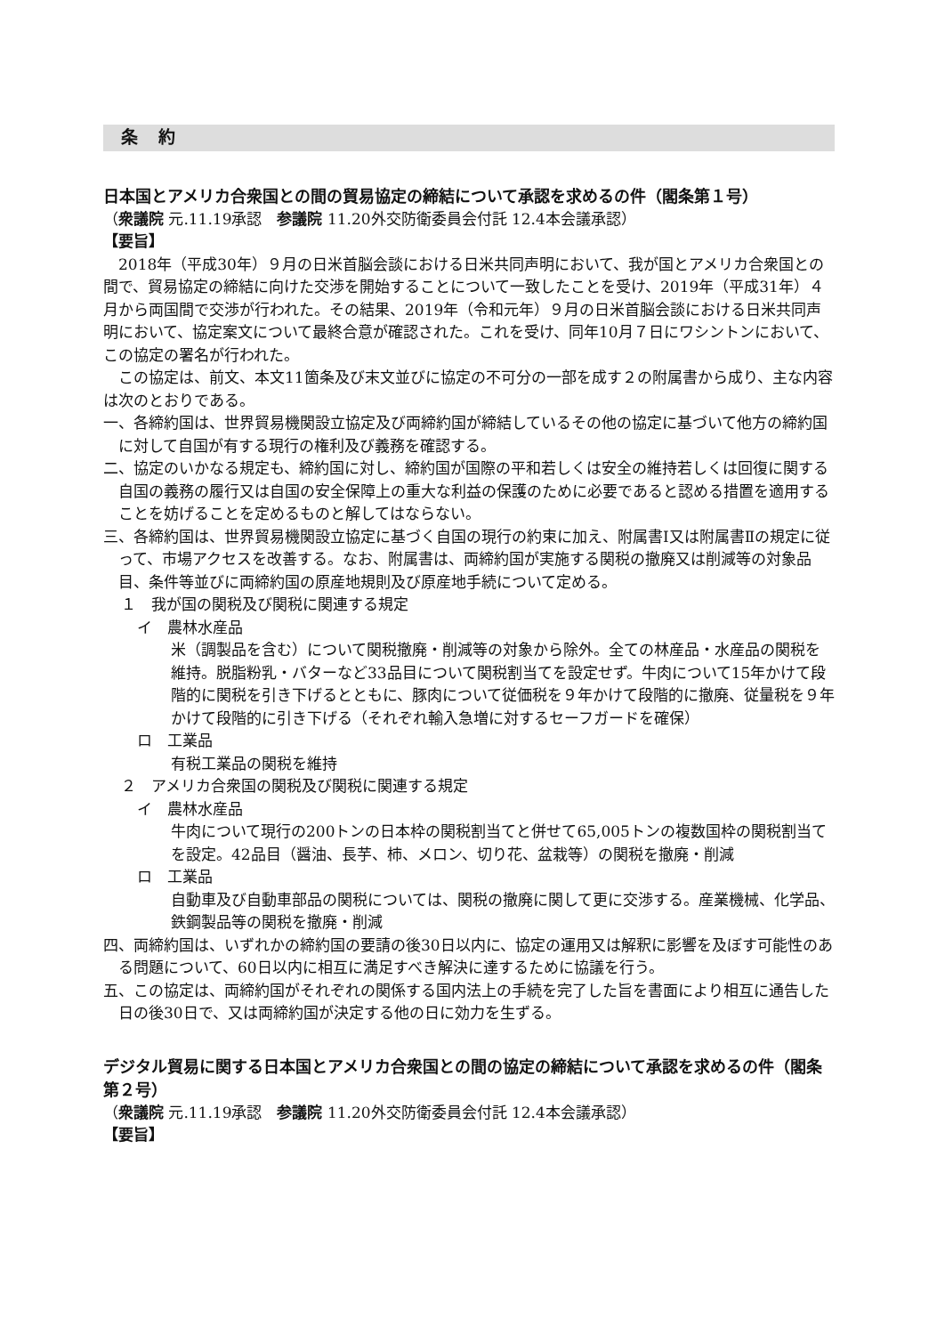条 約
日本国とアメリカ合衆国との間の貿易協定の締結について承認を求めるの件（閣条第１号）
（衆議院 元.11.19承認　参議院 11.20外交防衛委員会付託 12.4本会議承認）
【要旨】
2018年（平成30年）９月の日米首脳会談における日米共同声明において、我が国とアメリカ合衆国との間で、貿易協定の締結に向けた交渉を開始することについて一致したことを受け、2019年（平成31年）４月から両国間で交渉が行われた。その結果、2019年（令和元年）９月の日米首脳会談における日米共同声明において、協定案文について最終合意が確認された。これを受け、同年10月７日にワシントンにおいて、この協定の署名が行われた。
この協定は、前文、本文11箇条及び末文並びに協定の不可分の一部を成す２の附属書から成り、主な内容は次のとおりである。
一、各締約国は、世界貿易機関設立協定及び両締約国が締結しているその他の協定に基づいて他方の締約国に対して自国が有する現行の権利及び義務を確認する。
二、協定のいかなる規定も、締約国に対し、締約国が国際の平和若しくは安全の維持若しくは回復に関する自国の義務の履行又は自国の安全保障上の重大な利益の保護のために必要であると認める措置を適用することを妨げることを定めるものと解してはならない。
三、各締約国は、世界貿易機関設立協定に基づく自国の現行の約束に加え、附属書Ⅰ又は附属書Ⅱの規定に従って、市場アクセスを改善する。なお、附属書は、両締約国が実施する関税の撤廃又は削減等の対象品目、条件等並びに両締約国の原産地規則及び原産地手続について定める。
１　我が国の関税及び関税に関連する規定
イ　農林水産品
米（調製品を含む）について関税撤廃・削減等の対象から除外。全ての林産品・水産品の関税を維持。脱脂粉乳・バターなど33品目について関税割当てを設定せず。牛肉について15年かけて段階的に関税を引き下げるとともに、豚肉について従価税を９年かけて段階的に撤廃、従量税を９年かけて段階的に引き下げる（それぞれ輸入急増に対するセーフガードを確保）
ロ　工業品
有税工業品の関税を維持
２　アメリカ合衆国の関税及び関税に関連する規定
イ　農林水産品
牛肉について現行の200トンの日本枠の関税割当てと併せて65,005トンの複数国枠の関税割当てを設定。42品目（醤油、長芋、柿、メロン、切り花、盆栽等）の関税を撤廃・削減
ロ　工業品
自動車及び自動車部品の関税については、関税の撤廃に関して更に交渉する。産業機械、化学品、鉄鋼製品等の関税を撤廃・削減
四、両締約国は、いずれかの締約国の要請の後30日以内に、協定の運用又は解釈に影響を及ぼす可能性のある問題について、60日以内に相互に満足すべき解決に達するために協議を行う。
五、この協定は、両締約国がそれぞれの関係する国内法上の手続を完了した旨を書面により相互に通告した日の後30日で、又は両締約国が決定する他の日に効力を生ずる。
デジタル貿易に関する日本国とアメリカ合衆国との間の協定の締結について承認を求めるの件（閣条第２号）
（衆議院 元.11.19承認　参議院 11.20外交防衛委員会付託 12.4本会議承認）
【要旨】